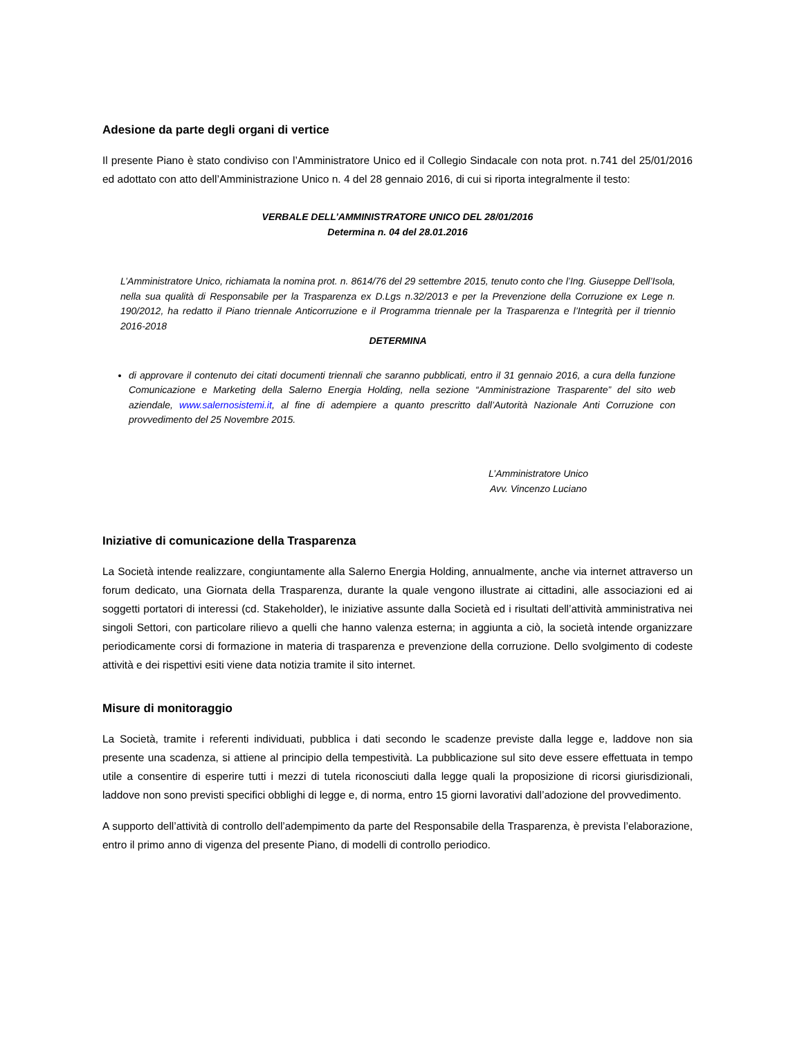Adesione da parte degli organi di vertice
Il presente Piano è stato condiviso con l’Amministratore Unico ed il Collegio Sindacale con nota prot. n.741 del 25/01/2016 ed adottato con atto dell’Amministrazione Unico n. 4 del 28 gennaio 2016, di cui si riporta integralmente il testo:
VERBALE DELL’AMMINISTRATORE UNICO DEL 28/01/2016
Determina n. 04 del 28.01.2016
L’Amministratore Unico, richiamata la nomina prot. n. 8614/76 del 29 settembre 2015, tenuto conto che l’Ing. Giuseppe Dell’Isola, nella sua qualità di Responsabile per la Trasparenza ex D.Lgs n.32/2013 e per la Prevenzione della Corruzione ex Lege n. 190/2012, ha redatto il Piano triennale Anticorruzione e il Programma triennale per la Trasparenza e l’Integrità per il triennio 2016-2018
DETERMINA
di approvare il contenuto dei citati documenti triennali che saranno pubblicati, entro il 31 gennaio 2016, a cura della funzione Comunicazione e Marketing della Salerno Energia Holding, nella sezione “Amministrazione Trasparente” del sito web aziendale, www.salernosistemi.it, al fine di adempiere a quanto prescritto dall’Autorità Nazionale Anti Corruzione con provvedimento del 25 Novembre 2015.
L’Amministratore Unico
Avv. Vincenzo Luciano
Iniziative di comunicazione della Trasparenza
La Società intende realizzare, congiuntamente alla Salerno Energia Holding, annualmente, anche via internet attraverso un forum dedicato, una Giornata della Trasparenza, durante la quale vengono illustrate ai cittadini, alle associazioni ed ai soggetti portatori di interessi (cd. Stakeholder), le iniziative assunte dalla Società ed i risultati dell’attività amministrativa nei singoli Settori, con particolare rilievo a quelli che hanno valenza esterna; in aggiunta a ciò, la società intende organizzare periodicamente corsi di formazione in materia di trasparenza e prevenzione della corruzione. Dello svolgimento di codeste attività e dei rispettivi esiti viene data notizia tramite il sito internet.
Misure di monitoraggio
La Società, tramite i referenti individuati, pubblica i dati secondo le scadenze previste dalla legge e, laddove non sia presente una scadenza, si attiene al principio della tempestività. La pubblicazione sul sito deve essere effettuata in tempo utile a consentire di esperire tutti i mezzi di tutela riconosciuti dalla legge quali la proposizione di ricorsi giurisdizionali, laddove non sono previsti specifici obblighi di legge e, di norma, entro 15 giorni lavorativi dall’adozione del provvedimento.
A supporto dell’attività di controllo dell’adempimento da parte del Responsabile della Trasparenza, è prevista l’elaborazione, entro il primo anno di vigenza del presente Piano, di modelli di controllo periodico.